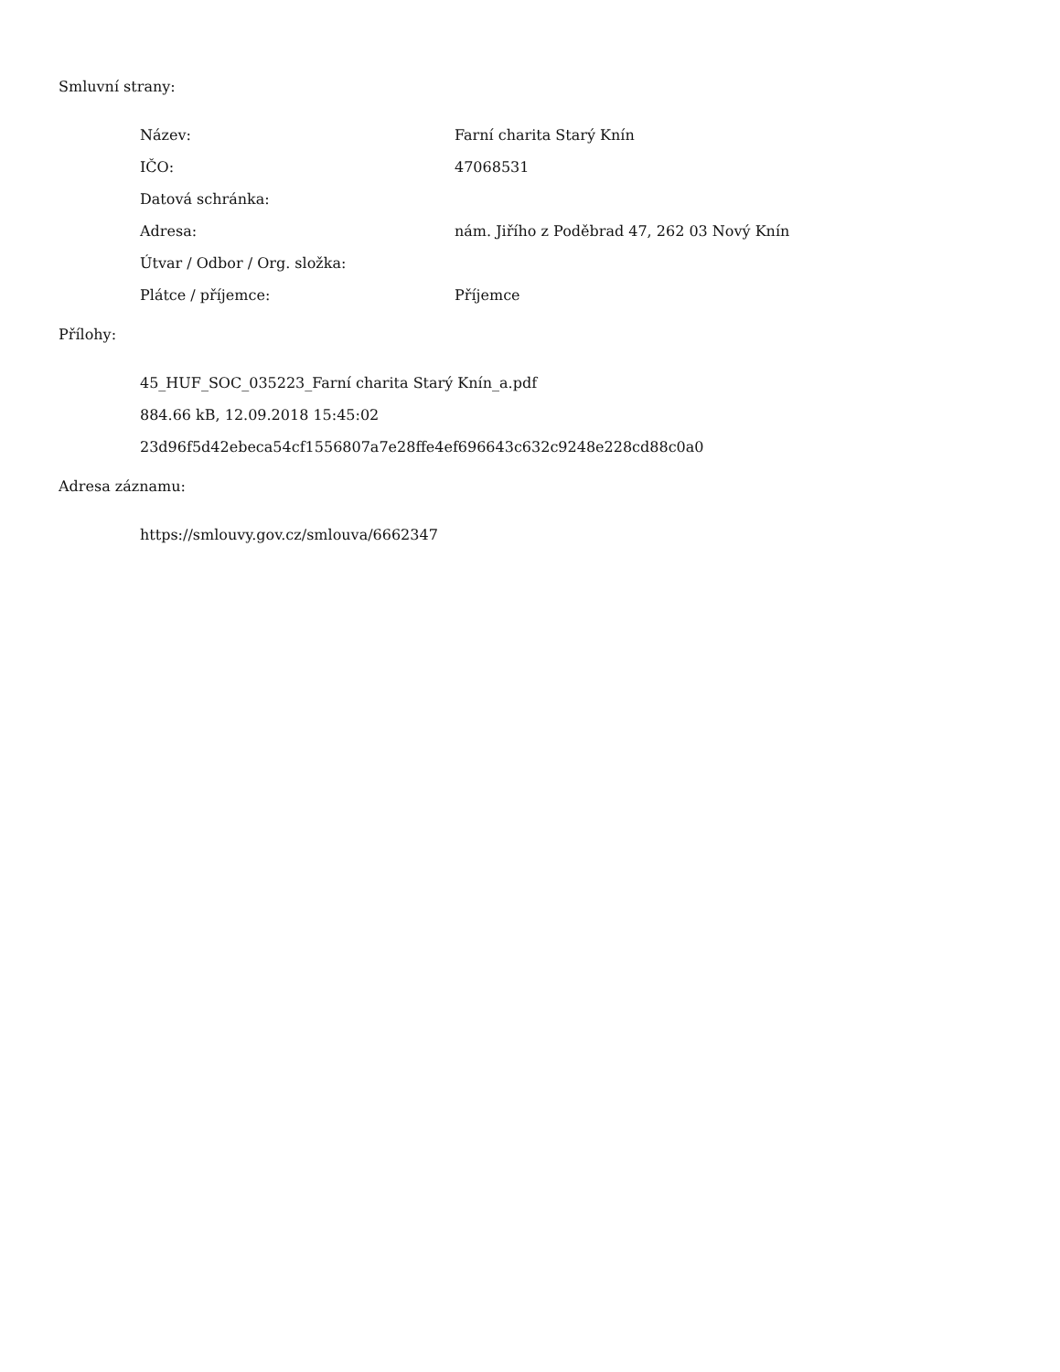Smluvní strany:
Název: Farní charita Starý Knín
IČO: 47068531
Datová schránka:
Adresa: nám. Jiřího z Poděbrad 47, 262 03 Nový Knín
Útvar / Odbor / Org. složka:
Plátce / příjemce: Příjemce
Přílohy:
45_HUF_SOC_035223_Farní charita Starý Knín_a.pdf
884.66 kB, 12.09.2018 15:45:02
23d96f5d42ebeca54cf1556807a7e28ffe4ef696643c632c9248e228cd88c0a0
Adresa záznamu:
https://smlouvy.gov.cz/smlouva/6662347